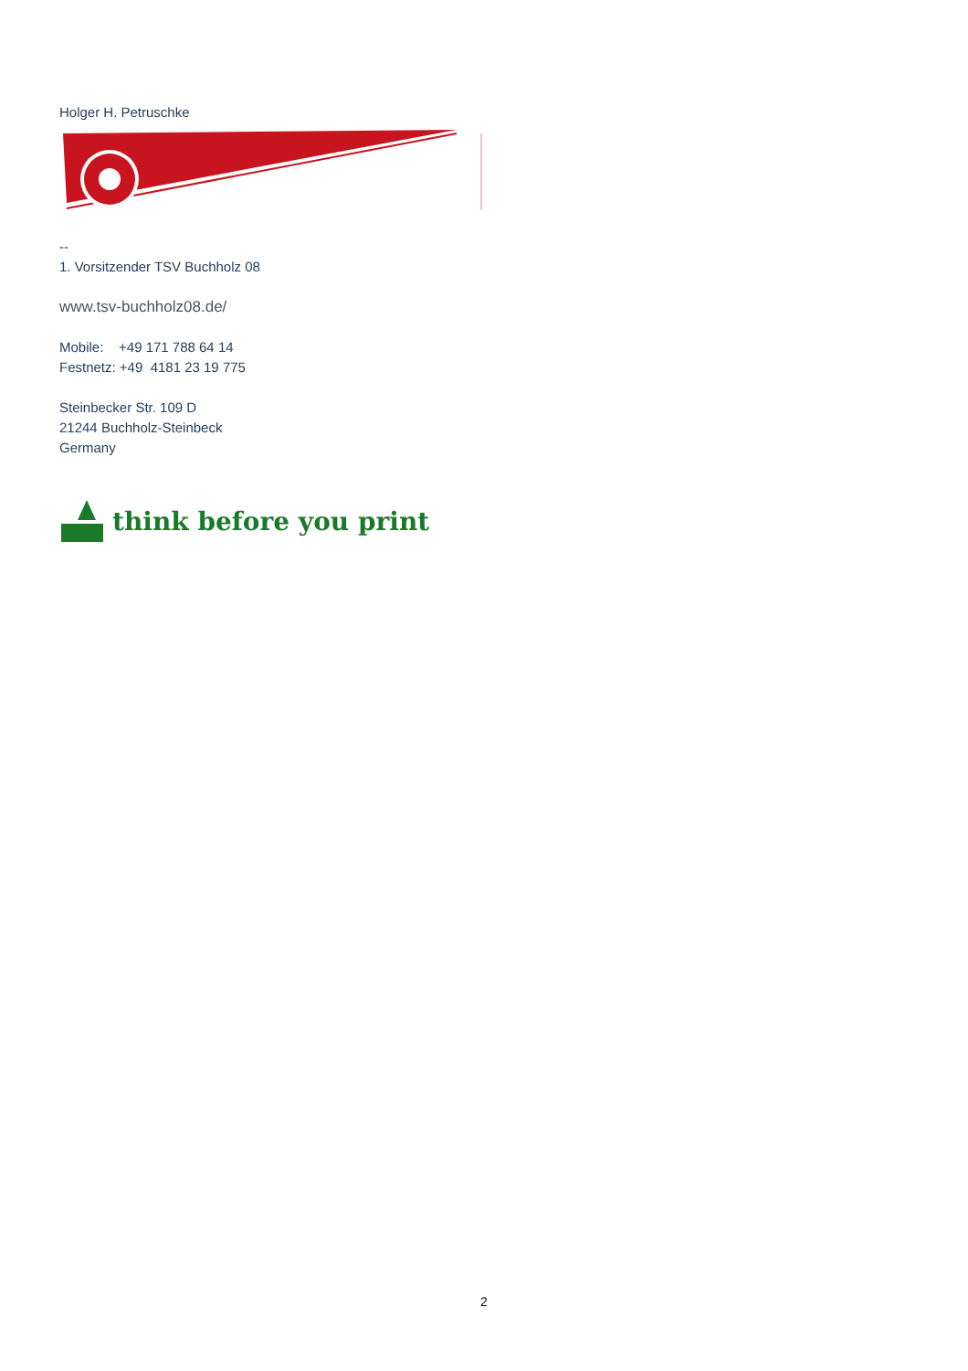Holger H. Petruschke
--
1. Vorsitzender TSV Buchholz 08
www.tsv-buchholz08.de/
Mobile: +49 171 788 64 14
Festnetz: +49 4181 23 19 775
Steinbecker Str. 109 D
21244 Buchholz-Steinbeck
Germany
think before you print
2